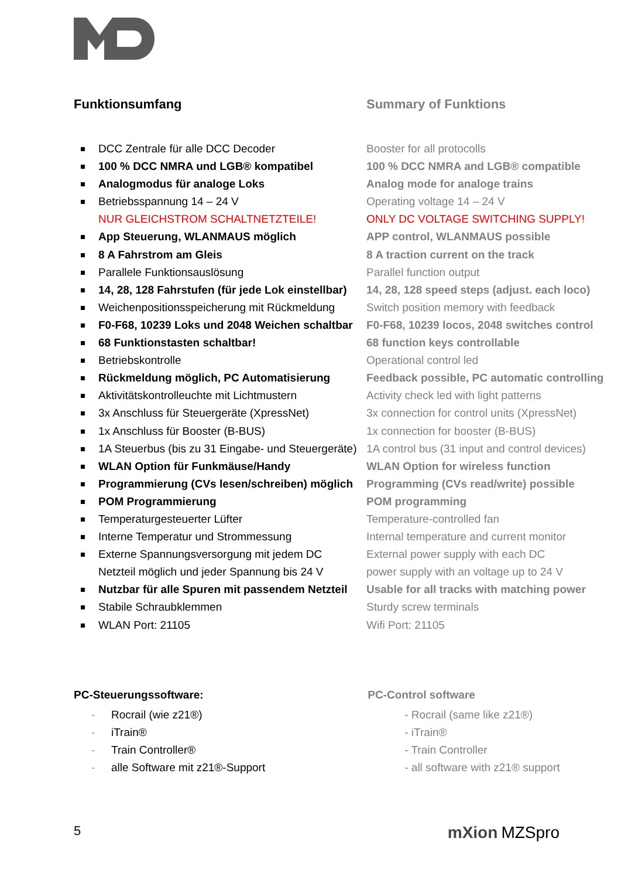Funktionsumfang
DCC Zentrale für alle DCC Decoder
100 % DCC NMRA und LGB® kompatibel
Analogmodus für analoge Loks
Betriebsspannung 14 – 24 V
NUR GLEICHSTROM SCHALTNETZTEILE!
App Steuerung, WLANMAUS möglich
8 A Fahrstrom am Gleis
Parallele Funktionsauslösung
14, 28, 128 Fahrstufen (für jede Lok einstellbar)
Weichenpositionsspeicherung mit Rückmeldung
F0-F68, 10239 Loks und 2048 Weichen schaltbar
68 Funktionstasten schaltbar!
Betriebskontrolle
Rückmeldung möglich, PC Automatisierung
Aktivitätskontrolleuchte mit Lichtmustern
3x Anschluss für Steuergeräte (XpressNet)
1x Anschluss für Booster (B-BUS)
1A Steuerbus (bis zu 31 Eingabe- und Steuergeräte)
WLAN Option für Funkmäuse/Handy
Programmierung (CVs lesen/schreiben) möglich
POM Programmierung
Temperaturgesteuerter Lüfter
Interne Temperatur und Strommessung
Externe Spannungsversorgung mit jedem DC
Netzteil möglich und jeder Spannung bis 24 V
Nutzbar für alle Spuren mit passendem Netzteil
Stabile Schraubklemmen
WLAN Port: 21105
Summary of Funktions
Booster for all protocolls
100 % DCC NMRA and LGB® compatible
Analog mode for analoge trains
Operating voltage 14 – 24 V
ONLY DC VOLTAGE SWITCHING SUPPLY!
APP control, WLANMAUS possible
8 A traction current on the track
Parallel function output
14, 28, 128 speed steps (adjust. each loco)
Switch position memory with feedback
F0-F68, 10239 locos, 2048 switches control
68 function keys controllable
Operational control led
Feedback possible, PC automatic controlling
Activity check led with light patterns
3x connection for control units (XpressNet)
1x connection for booster (B-BUS)
1A control bus (31 input and control devices)
WLAN Option for wireless function
Programming (CVs read/write) possible
POM programming
Temperature-controlled fan
Internal temperature and current monitor
External power supply with each DC
power supply with an voltage up to 24 V
Usable for all tracks with matching power
Sturdy screw terminals
Wifi Port: 21105
PC-Steuerungssoftware:
- Rocrail (wie z21®)
- iTrain®
- Train Controller®
- alle Software mit z21®-Support
PC-Control software
- Rocrail (same like z21®)
- iTrain®
- Train Controller
- all software with z21® support
5 mXion MZSpro